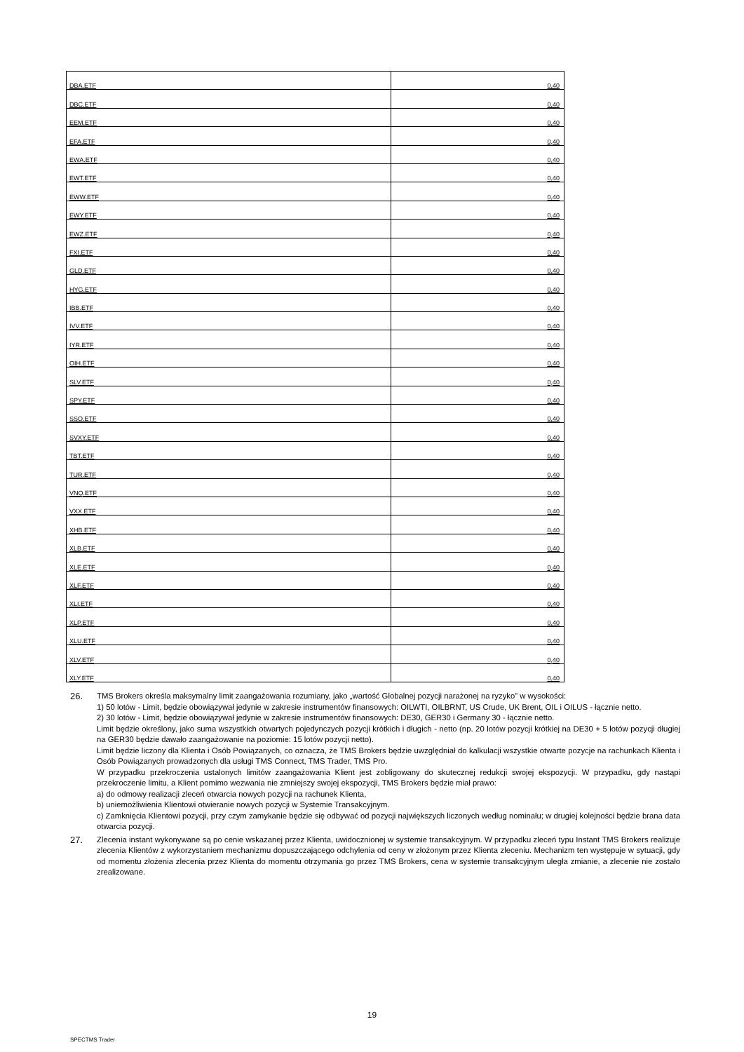| DBA.ETF | 0,40 |
| DBC.ETF | 0,40 |
| EEM.ETF | 0,40 |
| EFA.ETF | 0,40 |
| EWA.ETF | 0,40 |
| EWT.ETF | 0,40 |
| EWW.ETF | 0,40 |
| EWY.ETF | 0,40 |
| EWZ.ETF | 0,40 |
| FXI.ETF | 0,40 |
| GLD.ETF | 0,40 |
| HYG.ETF | 0,40 |
| IBB.ETF | 0,40 |
| IVV.ETF | 0,40 |
| IYR.ETF | 0,40 |
| OIH.ETF | 0,40 |
| SLV.ETF | 0,40 |
| SPY.ETF | 0,40 |
| SSO.ETF | 0,40 |
| SVXY.ETF | 0,40 |
| TBT.ETF | 0,40 |
| TUR.ETF | 0,40 |
| VNQ.ETF | 0,40 |
| VXX.ETF | 0,40 |
| XHB.ETF | 0,40 |
| XLB.ETF | 0,40 |
| XLE.ETF | 0,40 |
| XLF.ETF | 0,40 |
| XLI.ETF | 0,40 |
| XLP.ETF | 0,40 |
| XLU.ETF | 0,40 |
| XLV.ETF | 0,40 |
| XLY.ETF | 0,40 |
26.
TMS Brokers określa maksymalny limit zaangażowania rozumiany, jako „wartość Globalnej pozycji narażonej na ryzyko” w wysokości:
1) 50 lotów - Limit, będzie obowiązywał jedynie w zakresie instrumentów finansowych: OILWTI, OILBRNT, US Crude, UK Brent, OIL i OILUS - łącznie netto.
2) 30 lotów - Limit, będzie obowiązywał jedynie w zakresie instrumentów finansowych: DE30, GER30 i Germany 30 - łącznie netto.
Limit będzie określony, jako suma wszystkich otwartych pojedynczych pozycji krótkich i długich - netto (np. 20 lotów pozycji krótkiej na DE30 + 5 lotów pozycji długiej na GER30 będzie dawało zaangażowanie na poziomie: 15 lotów pozycji netto).
Limit będzie liczony dla Klienta i Osób Powiązanych, co oznacza, że TMS Brokers będzie uwzględniał do kalkulacji wszystkie otwarte pozycje na rachunkach Klienta i Osób Powiązanych prowadzonych dla usługi TMS Connect, TMS Trader, TMS Pro.
W przypadku przekroczenia ustalonych limitów zaangażowania Klient jest zobligowany do skutecznej redukcji swojej ekspozycji. W przypadku, gdy nastąpi przekroczenie limitu, a Klient pomimo wezwania nie zmniejszy swojej ekspozycji, TMS Brokers będzie miał prawo:
a) do odmowy realizacji zleceń otwarcia nowych pozycji na rachunek Klienta,
b) uniemożliwienia Klientowi otwieranie nowych pozycji w Systemie Transakcyjnym.
c) Zamknięcia Klientowi pozycji, przy czym zamykanie będzie się odbywać od pozycji największych liczonych według nominału; w drugiej kolejności będzie brana data otwarcia pozycji.
27.
Zlecenia instant wykonywane są po cenie wskazanej przez Klienta, uwidocznionej w systemie transakcyjnym. W przypadku zleceń typu Instant TMS Brokers realizuje zlecenia Klientów z wykorzystaniem mechanizmu dopuszczającego odchylenia od ceny w złożonym przez Klienta zleceniu. Mechanizm ten występuje w sytuacji, gdy od momentu złożenia zlecenia przez Klienta do momentu otrzymania go przez TMS Brokers, cena w systemie transakcyjnym uległa zmianie, a zlecenie nie zostało zrealizowane.
19
SPECTMS Trader